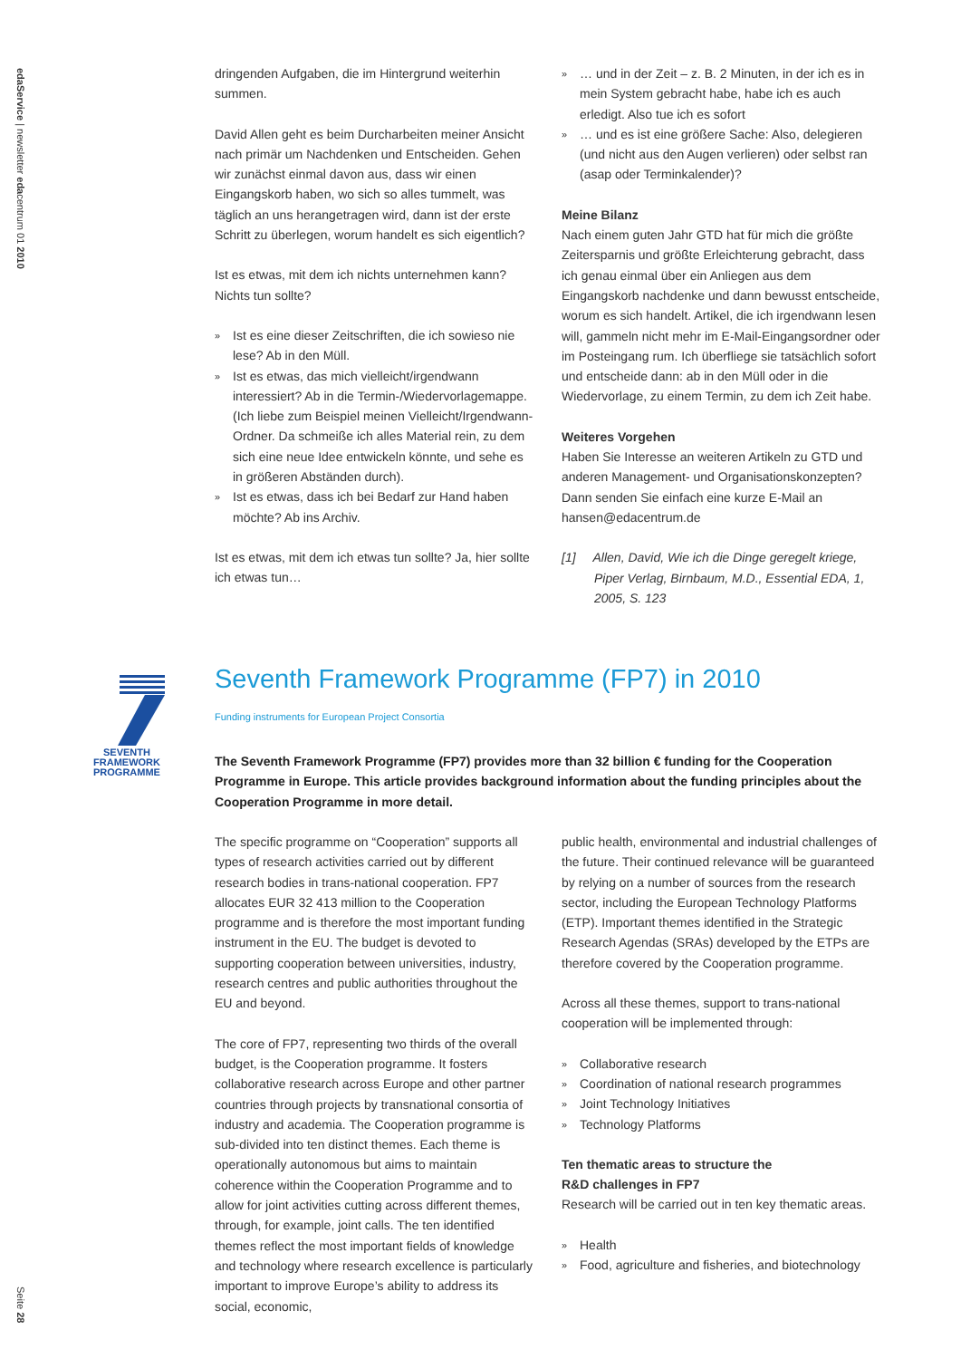edaService | newsletter edacentrum 01 2010
Seite 28
dringenden Aufgaben, die im Hintergrund weiterhin summen.
David Allen geht es beim Durcharbeiten meiner Ansicht nach primär um Nachdenken und Entscheiden. Gehen wir zunächst einmal davon aus, dass wir einen Eingangskorb haben, wo sich so alles tummelt, was täglich an uns herangetragen wird, dann ist der erste Schritt zu überlegen, worum handelt es sich eigentlich?
Ist es etwas, mit dem ich nichts unternehmen kann? Nichts tun sollte?
» Ist es eine dieser Zeitschriften, die ich sowieso nie lese? Ab in den Müll.
» Ist es etwas, das mich vielleicht/irgendwann interessiert? Ab in die Termin-/Wiedervorlagemappe. (Ich liebe zum Beispiel meinen Vielleicht/Irgendwann-Ordner. Da schmeiße ich alles Material rein, zu dem sich eine neue Idee entwickeln könnte, und sehe es in größeren Abständen durch).
» Ist es etwas, dass ich bei Bedarf zur Hand haben möchte? Ab ins Archiv.
Ist es etwas, mit dem ich etwas tun sollte? Ja, hier sollte ich etwas tun…
» … und in der Zeit – z. B. 2 Minuten, in der ich es in mein System gebracht habe, habe ich es auch erledigt. Also tue ich es sofort
» … und es ist eine größere Sache: Also, delegieren (und nicht aus den Augen verlieren) oder selbst ran (asap oder Terminkalender)?
Meine Bilanz
Nach einem guten Jahr GTD hat für mich die größte Zeitersparnis und größte Erleichterung gebracht, dass ich genau einmal über ein Anliegen aus dem Eingangskorb nachdenke und dann bewusst entscheide, worum es sich handelt. Artikel, die ich irgendwann lesen will, gammeln nicht mehr im E-Mail-Eingangsordner oder im Posteingang rum. Ich überfliege sie tatsächlich sofort und entscheide dann: ab in den Müll oder in die Wiedervorlage, zu einem Termin, zu dem ich Zeit habe.
Weiteres Vorgehen
Haben Sie Interesse an weiteren Artikeln zu GTD und anderen Management- und Organisationskonzepten? Dann senden Sie einfach eine kurze E-Mail an hansen@edacentrum.de
[1] Allen, David, Wie ich die Dinge geregelt kriege, Piper Verlag, Birnbaum, M.D., Essential EDA, 1, 2005, S. 123
SEVENTH FRAMEWORK
PROGRAMME
Seventh Framework Programme (FP7) in 2010
Funding instruments for European Project Consortia
The Seventh Framework Programme (FP7) provides more than 32 billion € funding for the Cooperation Programme in Europe. This article provides background information about the funding principles about the Cooperation Programme in more detail.
The specific programme on “Cooperation” supports all types of research activities carried out by different research bodies in trans-national cooperation. FP7 allocates EUR 32 413 million to the Cooperation programme and is therefore the most important funding instrument in the EU. The budget is devoted to supporting cooperation between universities, industry, research centres and public authorities throughout the EU and beyond.
The core of FP7, representing two thirds of the overall budget, is the Cooperation programme. It fosters collaborative research across Europe and other partner countries through projects by transnational consortia of industry and academia. The Cooperation programme is sub-divided into ten distinct themes. Each theme is operationally autonomous but aims to maintain coherence within the Cooperation Programme and to allow for joint activities cutting across different themes, through, for example, joint calls. The ten identified themes reflect the most important fields of knowledge and technology where research excellence is particularly important to improve Europe’s ability to address its social, economic,
public health, environmental and industrial challenges of the future. Their continued relevance will be guaranteed by relying on a number of sources from the research sector, including the European Technology Platforms (ETP). Important themes identified in the Strategic Research Agendas (SRAs) developed by the ETPs are therefore covered by the Cooperation programme.
Across all these themes, support to trans-national cooperation will be implemented through:
» Collaborative research
» Coordination of national research programmes
» Joint Technology Initiatives
» Technology Platforms
Ten thematic areas to structure the
R&D challenges in FP7
Research will be carried out in ten key thematic areas.
» Health
» Food, agriculture and fisheries, and biotechnology